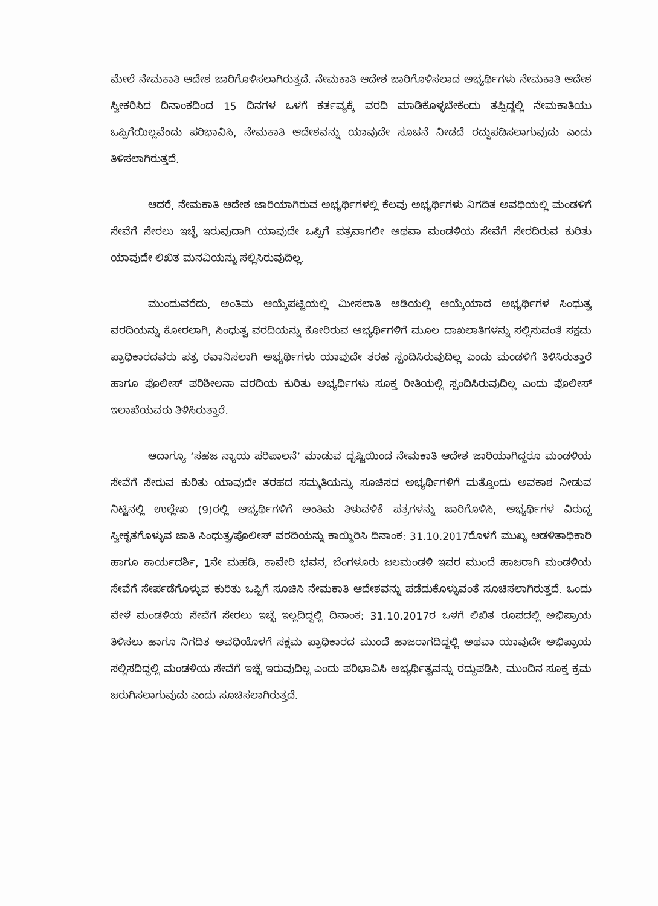ಮೇಲೆ ನೇಮಕಾತಿ ಆದೇಶ ಜಾರಿಗೊಳಿಸಲಾಗಿರುತ್ತದೆ. ನೇಮಕಾತಿ ಆದೇಶ ಜಾರಿಗೊಳಿಸಲಾದ ಅಭ್ಯರ್ಥಿಗಳು ನೇಮಕಾತಿ ಆದೇಶ ಸ್ವೀಕರಿಸಿದ ದಿನಾಂಕದಿಂದ 15 ದಿನಗಳ ಒಳಗೆ ಕರ್ತವ್ಯಕ್ಕೆ ವರದಿ ಮಾಡಿಕೊಳ್ಳಬೇಕೆಂದು ತಪ್ಪಿದ್ದಲ್ಲಿ ನೇಮಕಾತಿಯು ಒಪ್ಪಿಗೆಯಿಲ್ಲವೆಂದು ಪರಿಭಾವಿಸಿ, ನೇಮಕಾತಿ ಆದೇಶವನ್ನು ಯಾವುದೇ ಸೂಚನೆ ನೀಡದೆ ರದ್ದುಪಡಿಸಲಾಗುವುದು ಎಂದು ತಿಳಿಸಲಾಗಿರುತ್ತದೆ.
ಆದರೆ, ನೇಮಕಾತಿ ಆದೇಶ ಜಾರಿಯಾಗಿರುವ ಅಭ್ಯರ್ಥಿಗಳಲ್ಲಿ ಕೆಲವು ಅಭ್ಯರ್ಥಿಗಳು ನಿಗದಿತ ಅವಧಿಯಲ್ಲಿ ಮಂಡಳಿಗೆ ಸೇವೆಗೆ ಸೇರಲು ಇಚ್ಛೆ ಇರುವುದಾಗಿ ಯಾವುದೇ ಒಪ್ಪಿಗೆ ಪತ್ರವಾಗಲೀ ಅಥವಾ ಮಂಡಳಿಯ ಸೇವೆಗೆ ಸೇರದಿರುವ ಕುರಿತು ಯಾವುದೇ ಲಿಖಿತ ಮನವಿಯನ್ನು ಸಲ್ಲಿಸಿರುವುದಿಲ್ಲ.
ಮುಂದುವರೆದು, ಅಂತಿಮ ಆಯ್ಕೆಪಟ್ಟಿಯಲ್ಲಿ ಮೀಸಲಾತಿ ಅಡಿಯಲ್ಲಿ ಆಯ್ಕೆಯಾದ ಅಭ್ಯರ್ಥಿಗಳ ಸಿಂಧುತ್ವ ವರದಿಯನ್ನು ಕೋರಲಾಗಿ, ಸಿಂಧುತ್ವ ವರದಿಯನ್ನು ಕೋರಿರುವ ಅಭ್ಯರ್ಥಿಗಳಿಗೆ ಮೂಲ ದಾಖಲಾತಿಗಳನ್ನು ಸಲ್ಲಿಸುವಂತೆ ಸಕ್ಷಮ ಪ್ರಾಧಿಕಾರದವರು ಪತ್ರ ರವಾನಿಸಲಾಗಿ ಅಭ್ಯರ್ಥಿಗಳು ಯಾವುದೇ ತರಹ ಸ್ಪಂದಿಸಿರುವುದಿಲ್ಲ ಎಂದು ಮಂಡಳಿಗೆ ತಿಳಿಸಿರುತ್ತಾರೆ ಹಾಗೂ ಪೊಲೀಸ್ ಪರಿಶೀಲನಾ ವರದಿಯ ಕುರಿತು ಅಭ್ಯರ್ಥಿಗಳು ಸೂಕ್ತ ರೀತಿಯಲ್ಲಿ ಸ್ಪಂದಿಸಿರುವುದಿಲ್ಲ ಎಂದು ಪೊಲೀಸ್ ಇಲಾಖೆಯವರು ತಿಳಿಸಿರುತ್ತಾರೆ.
ಆದಾಗ್ಯೂ ‘ಸಹಜ ನ್ಯಾಯ ಪರಿಪಾಲನೆ’ ಮಾಡುವ ದೃಷ್ಟಿಯಿಂದ ನೇಮಕಾತಿ ಆದೇಶ ಜಾರಿಯಾಗಿದ್ದರೂ ಮಂಡಳಿಯ ಸೇವೆಗೆ ಸೇರುವ ಕುರಿತು ಯಾವುದೇ ತರಹದ ಸಮ್ಮತಿಯನ್ನು ಸೂಚಿಸದ ಅಭ್ಯರ್ಥಿಗಳಿಗೆ ಮತ್ತೊಂದು ಅವಕಾಶ ನೀಡುವ ನಿಟ್ಟಿನಲ್ಲಿ ಉಲ್ಲೇಖ (9)ರಲ್ಲಿ ಅಭ್ಯರ್ಥಿಗಳಿಗೆ ಅಂತಿಮ ತಿಳುವಳಿಕೆ ಪತ್ರಗಳನ್ನು ಜಾರಿಗೊಳಿಸಿ, ಅಭ್ಯರ್ಥಿಗಳ ವಿರುದ್ಧ ಸ್ವೀಕೃತಗೊಳ್ಳುವ ಜಾತಿ ಸಿಂಧುತ್ವ/ಪೊಲೀಸ್ ವರದಿಯನ್ನು ಕಾಯ್ದಿರಿಸಿ ದಿನಾಂಕ: 31.10.2017ರೊಳಗೆ ಮುಖ್ಯ ಆಡಳಿತಾಧಿಕಾರಿ ಹಾಗೂ ಕಾರ್ಯದರ್ಶಿ, 1ನೇ ಮಹಡಿ, ಕಾವೇರಿ ಭವನ, ಬೆಂಗಳೂರು ಜಲಮಂಡಳಿ ಇವರ ಮುಂದೆ ಹಾಜರಾಗಿ ಮಂಡಳಿಯ ಸೇವೆಗೆ ಸೇರ್ಪಡೆಗೊಳ್ಳುವ ಕುರಿತು ಒಪ್ಪಿಗೆ ಸೂಚಿಸಿ ನೇಮಕಾತಿ ಆದೇಶವನ್ನು ಪಡೆದುಕೊಳ್ಳುವಂತೆ ಸೂಚಿಸಲಾಗಿರುತ್ತದೆ. ಒಂದು ವೇಳೆ ಮಂಡಳಿಯ ಸೇವೆಗೆ ಸೇರಲು ಇಚ್ಛೆ ಇಲ್ಲದಿದ್ದಲ್ಲಿ ದಿನಾಂಕ: 31.10.2017ರ ಒಳಗೆ ಲಿಖಿತ ರೂಪದಲ್ಲಿ ಅಭಿಪ್ರಾಯ ತಿಳಿಸಲು ಹಾಗೂ ನಿಗದಿತ ಅವಧಿಯೊಳಗೆ ಸಕ್ಷಮ ಪ್ರಾಧಿಕಾರದ ಮುಂದೆ ಹಾಜರಾಗದಿದ್ದಲ್ಲಿ ಅಥವಾ ಯಾವುದೇ ಅಭಿಪ್ರಾಯ ಸಲ್ಲಿಸದಿದ್ದಲ್ಲಿ ಮಂಡಳಿಯ ಸೇವೆಗೆ ಇಚ್ಛೆ ಇರುವುದಿಲ್ಲ ಎಂದು ಪರಿಭಾವಿಸಿ ಅಭ್ಯರ್ಥಿತ್ವವನ್ನು ರದ್ದುಪಡಿಸಿ, ಮುಂದಿನ ಸೂಕ್ತ ಕ್ರಮ ಜರುಗಿಸಲಾಗುವುದು ಎಂದು ಸೂಚಿಸಲಾಗಿರುತ್ತದೆ.